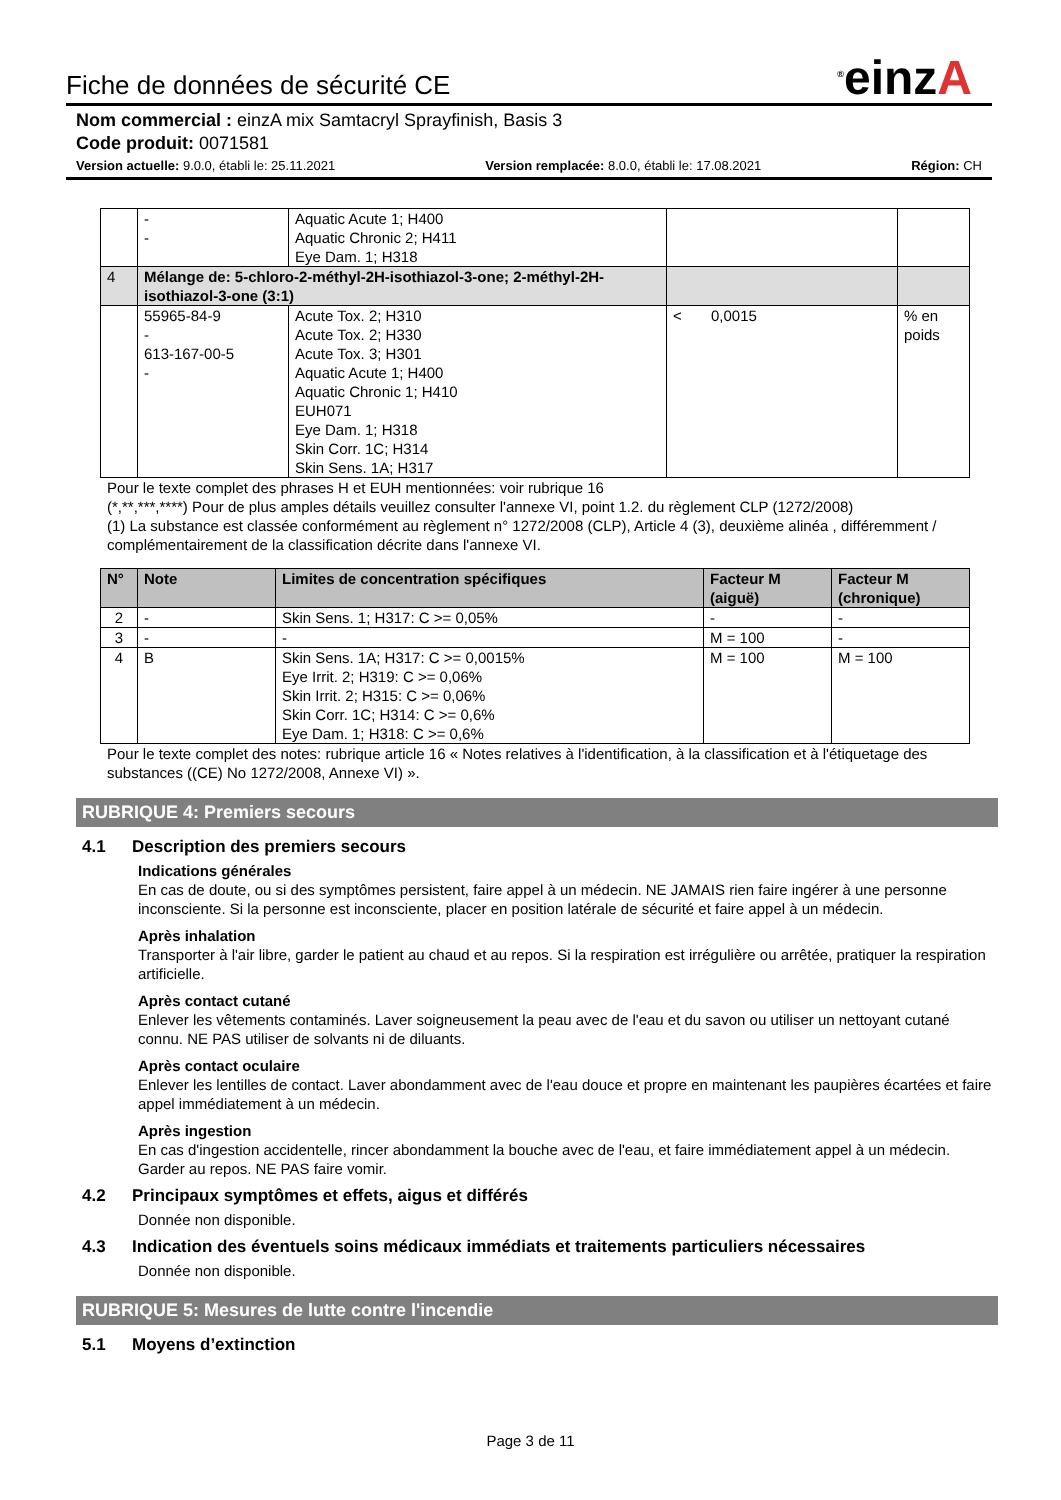<sup>®</sup>einzA
Fiche de données de sécurité CE
Nom commercial : einzA mix Samtacryl Sprayfinish, Basis 3
Code produit: 0071581
Version actuelle: 9.0.0, établi le: 25.11.2021 Version remplacée: 8.0.0, établi le: 17.08.2021 Région: CH
| | - - | Aquatic Acute 1; H400 Aquatic Chronic 2; H411 Eye Dam. 1; H318 | | |
| 4 | Mélange de: 5-chloro-2-méthyl-2H-isothiazol-3-one; 2-méthyl-2H-isothiazol-3-one (3:1) | | | |
| | 55965-84-9 - 613-167-00-5 - | Acute Tox. 2; H310 Acute Tox. 2; H330 Acute Tox. 3; H301 Aquatic Acute 1; H400 Aquatic Chronic 1; H410 EUH071 Eye Dam. 1; H318 Skin Corr. 1C; H314 Skin Sens. 1A; H317 | < 0,0015 | % en poids |
Pour le texte complet des phrases H et EUH mentionnées: voir rubrique 16
(*,**,***,****) Pour de plus amples détails veuillez consulter l'annexe VI, point 1.2. du règlement CLP (1272/2008)
(1) La substance est classée conformément au règlement n° 1272/2008 (CLP), Article 4 (3), deuxième alinéa , différemment / complémentairement de la classification décrite dans l'annexe VI.
| N° | Note | Limites de concentration spécifiques | Facteur M (aiguë) | Facteur M (chronique) |
| --- | --- | --- | --- | --- |
| 2 | - | Skin Sens. 1; H317: C >= 0,05% | - | - |
| 3 | - | - | M = 100 | - |
| 4 | B | Skin Sens. 1A; H317: C >= 0,0015% Eye Irrit. 2; H319: C >= 0,06% Skin Irrit. 2; H315: C >= 0,06% Skin Corr. 1C; H314: C >= 0,6% Eye Dam. 1; H318: C >= 0,6% | M = 100 | M = 100 |
Pour le texte complet des notes: rubrique article 16 « Notes relatives à l'identification, à la classification et à l'étiquetage des substances ((CE) No 1272/2008, Annexe VI) ».
RUBRIQUE 4: Premiers secours
4.1 Description des premiers secours
Indications générales
En cas de doute, ou si des symptômes persistent, faire appel à un médecin. NE JAMAIS rien faire ingérer à une personne inconsciente. Si la personne est inconsciente, placer en position latérale de sécurité et faire appel à un médecin.
Après inhalation
Transporter à l'air libre, garder le patient au chaud et au repos. Si la respiration est irrégulière ou arrêtée, pratiquer la respiration artificielle.
Après contact cutané
Enlever les vêtements contaminés. Laver soigneusement la peau avec de l'eau et du savon ou utiliser un nettoyant cutané connu. NE PAS utiliser de solvants ni de diluants.
Après contact oculaire
Enlever les lentilles de contact. Laver abondamment avec de l'eau douce et propre en maintenant les paupières écartées et faire appel immédiatement à un médecin.
Après ingestion
En cas d'ingestion accidentelle, rincer abondamment la bouche avec de l'eau, et faire immédiatement appel à un médecin. Garder au repos. NE PAS faire vomir.
4.2 Principaux symptômes et effets, aigus et différés
Donnée non disponible.
4.3 Indication des éventuels soins médicaux immédiats et traitements particuliers nécessaires
Donnée non disponible.
RUBRIQUE 5: Mesures de lutte contre l'incendie
5.1 Moyens d’extinction
Page 3 de 11